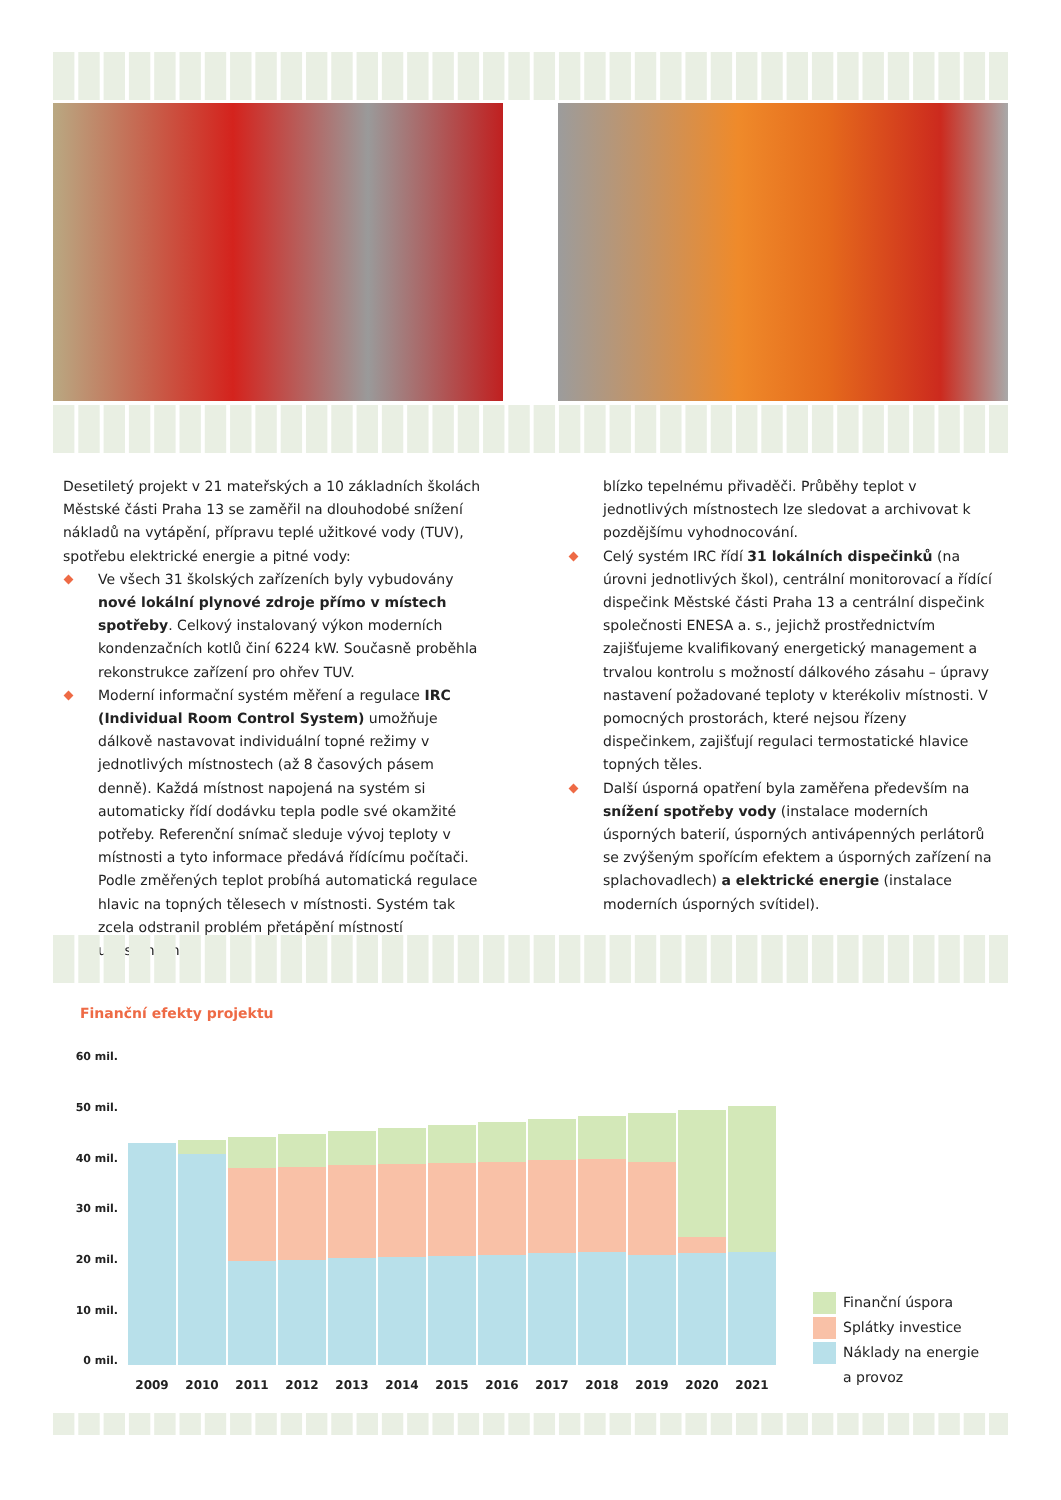Desetiletý projekt v 21 mateřských a 10 základních školách Městské části Praha 13 se zaměřil na dlouhodobé snížení nákladů na vytápění, přípravu teplé užitkové vody (TUV), spotřebu elektrické energie a pitné vody:
Ve všech 31 školských zařízeních byly vybudovány nové lokální plynové zdroje přímo v místech spotřeby. Celkový instalovaný výkon moderních kondenzačních kotlů činí 6224 kW. Současně proběhla rekonstrukce zařízení pro ohřev TUV.
Moderní informační systém měření a regulace IRC (Individual Room Control System) umožňuje dálkově nastavovat individuální topné režimy v jednotlivých místnostech (až 8 časových pásem denně). Každá místnost napojená na systém si automaticky řídí dodávku tepla podle své okamžité potřeby. Referenční snímač sleduje vývoj teploty v místnosti a tyto informace předává řídícímu počítači. Podle změřených teplot probíhá automatická regulace hlavic na topných tělesech v místnosti. Systém tak zcela odstranil problém přetápění místností umístěných
blízko tepelnému přivaděči. Průběhy teplot v jednotlivých místnostech lze sledovat a archivovat k pozdějšímu vyhodnocování.
Celý systém IRC řídí 31 lokálních dispečinků (na úrovni jednotlivých škol), centrální monitorovací a řídící dispečink Městské části Praha 13 a centrální dispečink společnosti ENESA a. s., jejichž prostřednictvím zajišťujeme kvalifikovaný energetický management a trvalou kontrolu s možností dálkového zásahu – úpravy nastavení požadované teploty v kterékoliv místnosti. V pomocných prostorách, které nejsou řízeny dispečinkem, zajišťují regulaci termostatické hlavice topných těles.
Další úsporná opatření byla zaměřena především na snížení spotřeby vody (instalace moderních úsporných baterií, úsporných antivápenných perlátorů se zvýšeným spořícím efektem a úsporných zařízení na splachovadlech) a elektrické energie (instalace moderních úsporných svítidel).
Finanční efekty projektu
60 mil.
50 mil.
40 mil.
30 mil.
20 mil.
10 mil.
0 mil.
2009 2010 2011 2012 2013 2014 2015 2016 2017 2018 2019 2020 2021
Finanční úspora
Splátky investice
Náklady na energie
a provoz